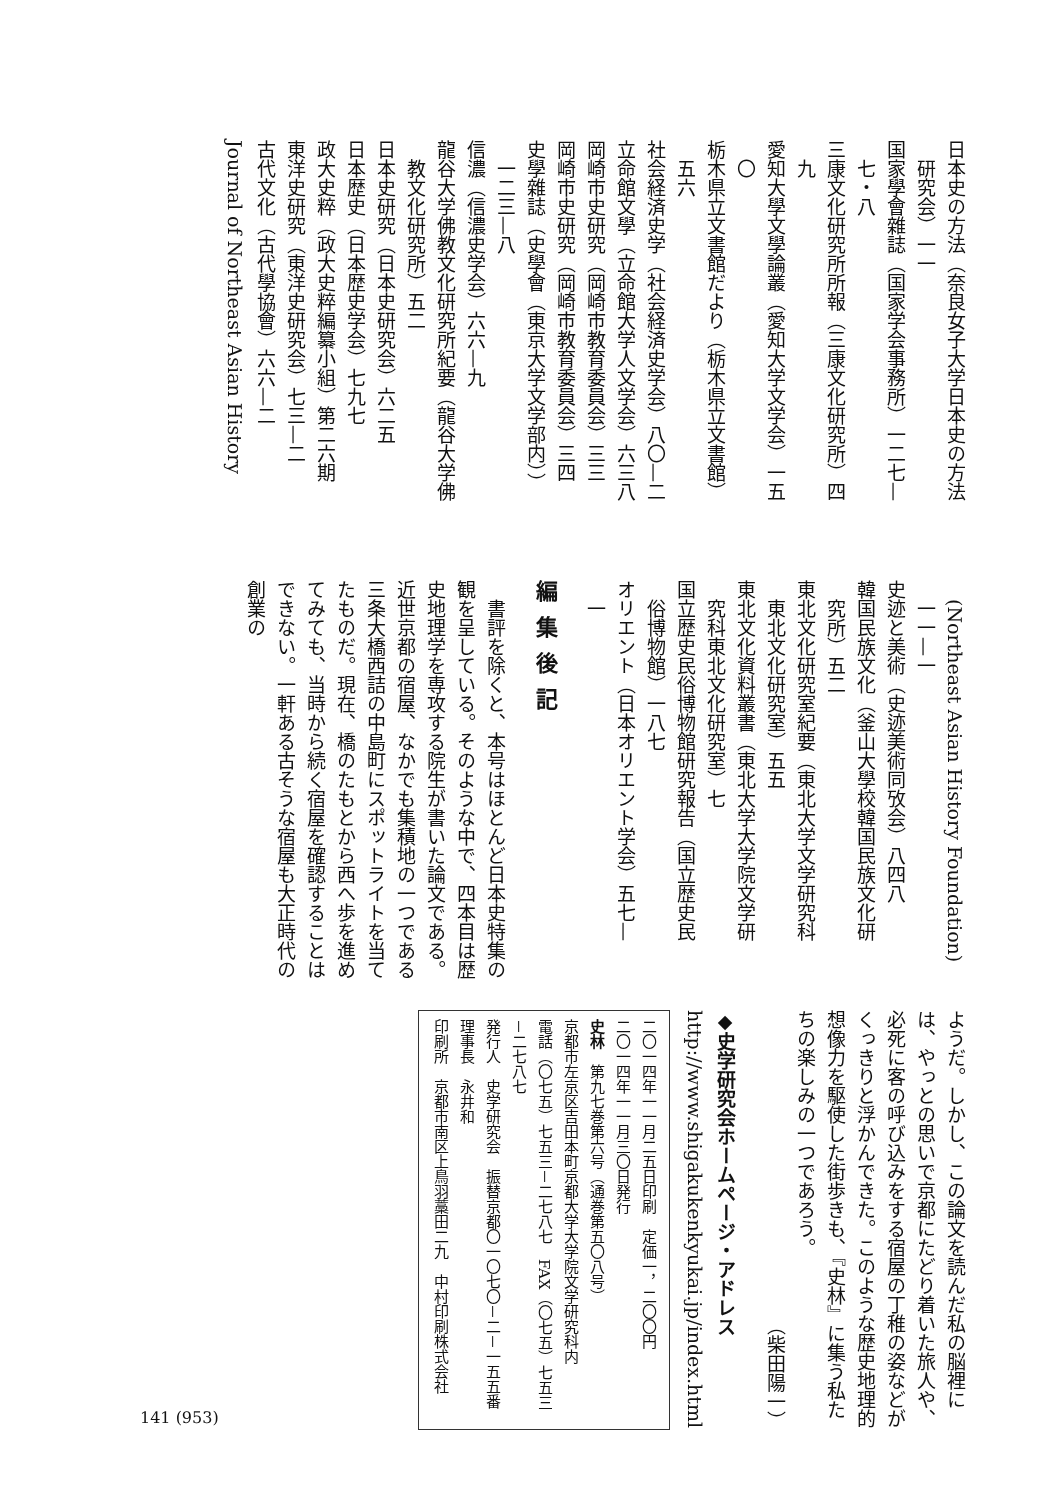日本史の方法（奈良女子大学日本史の方法
　研究会）一一
国家學會雜誌（国家学会事務所）一二七—
　七・八
三康文化研究所所報（三康文化研究所）四
　九
愛知大學文學論叢（愛知大学文学会）一五
　〇
栃木県立文書館だより（栃木県立文書館）
　五六
社会経済史学（社会経済史学会）八〇—二
立命館文學（立命館大学人文学会）六三八
岡崎市史研究（岡崎市教育委員会）三三
岡崎市史研究（岡崎市教育委員会）三四
史學雜誌（史學會（東京大学文学部内））
　一二三—八
信濃（信濃史学会）六六—九
龍谷大学佛教文化研究所紀要（龍谷大学佛
　教文化研究所）五二
日本史研究（日本史研究会）六二五
日本歴史（日本歴史学会）七九七
政大史粹（政大史粹編纂小組）第二六期
東洋史研究（東洋史研究会）七三—二
古代文化（古代學協會）六六—二
Journal of Northeast Asian History
　(Northeast Asian History Foundation)
　一一—一
史迹と美術（史迹美術同攷会）八四八
韓国民族文化（釜山大學校韓国民族文化研
　究所）五二
東北文化研究室紀要（東北大学文学研究科
　東北文化研究室）五五
東北文化資料叢書（東北大学大学院文学研
　究科東北文化研究室）七
国立歴史民俗博物館研究報告（国立歴史民
　俗博物館）一八七
オリエント（日本オリエント学会）五七—
　一
編集後記
　書評を除くと、本号はほとんど日本史特集の観を呈している。そのような中で、四本目は歴史地理学を専攻する院生が書いた論文である。近世京都の宿屋、なかでも集積地の一つである三条大橋西詰の中島町にスポットライトを当てたものだ。現在、橋のたもとから西へ歩を進めてみても、当時から続く宿屋を確認することはできない。一軒ある古そうな宿屋も大正時代の創業の
ようだ。しかし、この論文を読んだ私の脳裡には、やっとの思いで京都にたどり着いた旅人や、必死に客の呼び込みをする宿屋の丁稚の姿などがくっきりと浮かんできた。このような歴史地理的想像力を駆使した街歩きも、『史林』に集う私たちの楽しみの一つであろう。
（柴田陽一）
◆史学研究会ホームページ・アドレス
http://www.shigakukenkyukai.jp/index.html
二〇一四年一一月二五日印刷　定価一，二〇〇円
二〇一四年一一月三〇日発行
史林　第九七巻第六号（通巻第五〇八号）
京都市左京区吉田本町京都大学大学院文学研究科内
電話（〇七五）七五三－二七八七　FAX（〇七五）七五三－二七八七
発行人　史学研究会　振替京都〇一〇七〇－二－一五五番　理事長　永井和
印刷所　京都市南区上鳥羽藁田二九　中村印刷株式会社
141 (953)